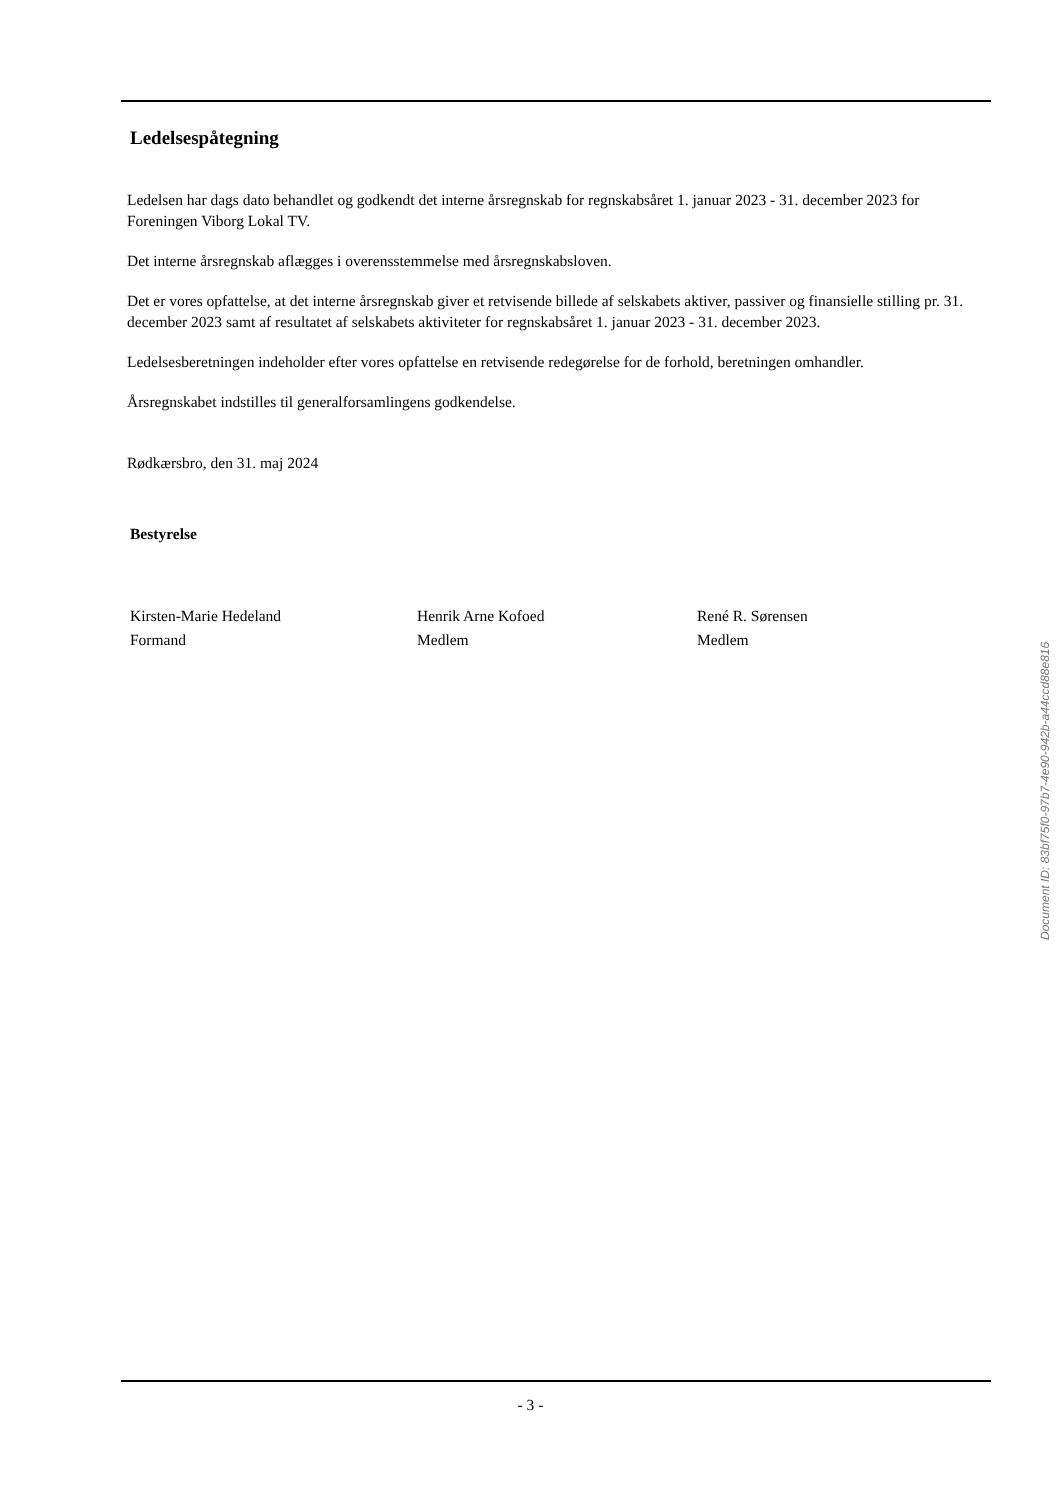Ledelsespåtegning
Ledelsen har dags dato behandlet og godkendt det interne årsregnskab for regnskabsåret 1. januar 2023 - 31. december 2023 for Foreningen Viborg Lokal TV.
Det interne årsregnskab aflægges i overensstemmelse med årsregnskabsloven.
Det er vores opfattelse, at det interne årsregnskab giver et retvisende billede af selskabets aktiver, passiver og finansielle stilling pr. 31. december 2023 samt af resultatet af selskabets aktiviteter for regnskabsåret 1. januar 2023 - 31. december 2023.
Ledelsesberetningen indeholder efter vores opfattelse en retvisende redegørelse for de forhold, beretningen omhandler.
Årsregnskabet indstilles til generalforsamlingens godkendelse.
Rødkærsbro, den 31. maj 2024
Bestyrelse
Kirsten-Marie Hedeland
Formand
Henrik Arne Kofoed
Medlem
René R. Sørensen
Medlem
Document ID: 83bf75f0-97b7-4e90-942b-a44ccd88e816
- 3 -